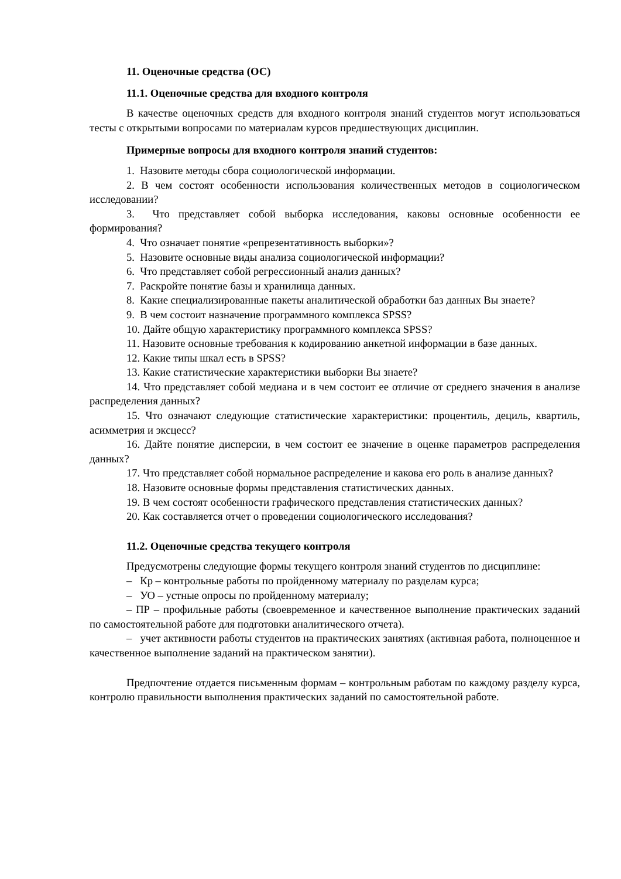11. Оценочные средства (ОС)
11.1. Оценочные средства для входного контроля
В качестве оценочных средств для входного контроля знаний студентов могут использоваться тесты с открытыми вопросами по материалам курсов предшествующих дисциплин.
Примерные вопросы для входного контроля знаний студентов:
1. Назовите методы сбора социологической информации.
2. В чем состоят особенности использования количественных методов в социологическом исследовании?
3. Что представляет собой выборка исследования, каковы основные особенности ее формирования?
4. Что означает понятие «репрезентативность выборки»?
5. Назовите основные виды анализа социологической информации?
6. Что представляет собой регрессионный анализ данных?
7. Раскройте понятие базы и хранилища данных.
8. Какие специализированные пакеты аналитической обработки баз данных Вы знаете?
9. В чем состоит назначение программного комплекса SPSS?
10. Дайте общую характеристику программного комплекса SPSS?
11. Назовите основные требования к кодированию анкетной информации в базе данных.
12. Какие типы шкал есть в SPSS?
13. Какие статистические характеристики выборки Вы знаете?
14. Что представляет собой медиана и в чем состоит ее отличие от среднего значения в анализе распределения данных?
15. Что означают следующие статистические характеристики: процентиль, дециль, квартиль, асимметрия и эксцесс?
16. Дайте понятие дисперсии, в чем состоит ее значение в оценке параметров распределения данных?
17. Что представляет собой нормальное распределение и какова его роль в анализе данных?
18. Назовите основные формы представления статистических данных.
19. В чем состоят особенности графического представления статистических данных?
20. Как составляется отчет о проведении социологического исследования?
11.2. Оценочные средства текущего контроля
Предусмотрены следующие формы текущего контроля знаний студентов по дисциплине:
– Кр – контрольные работы по пройденному материалу по разделам курса;
– УО – устные опросы по пройденному материалу;
– ПР – профильные работы (своевременное и качественное выполнение практических заданий по самостоятельной работе для подготовки аналитического отчета).
– учет активности работы студентов на практических занятиях (активная работа, полноценное и качественное выполнение заданий на практическом занятии).
Предпочтение отдается письменным формам – контрольным работам по каждому разделу курса, контролю правильности выполнения практических заданий по самостоятельной работе.